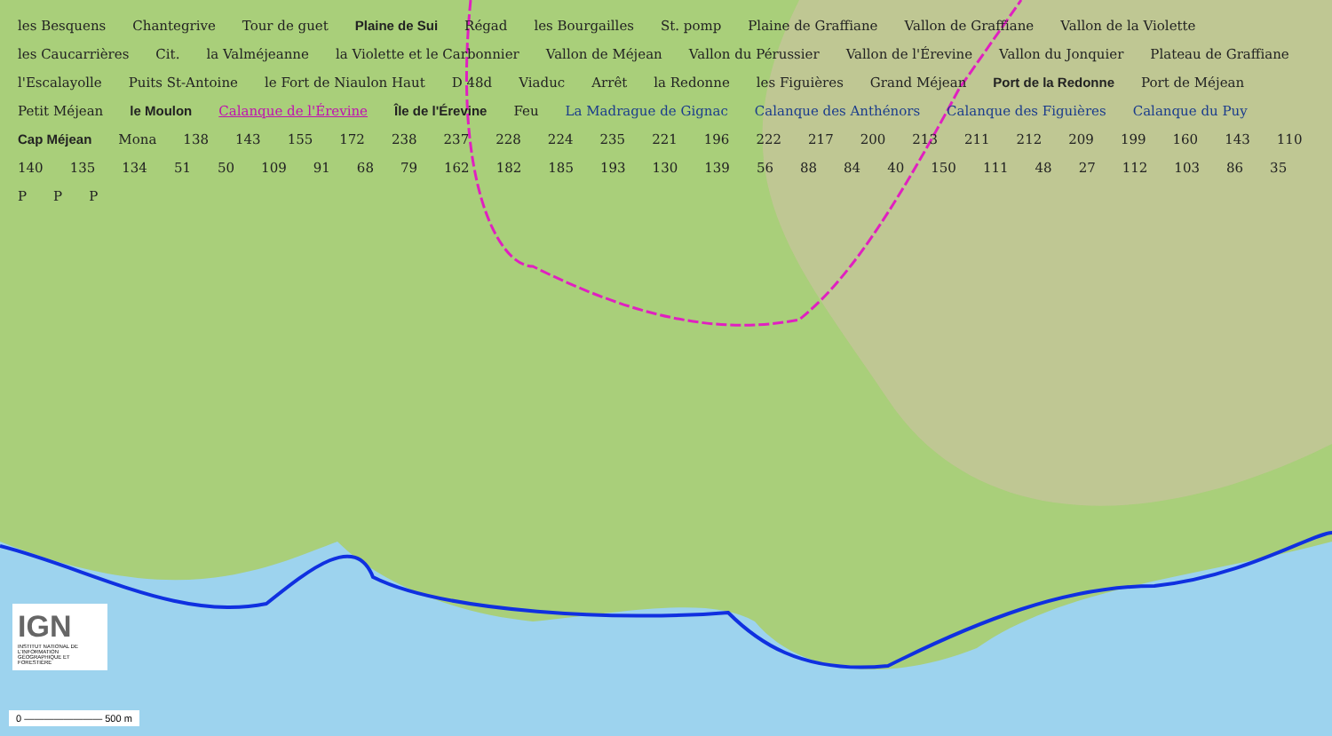les Besquens Chantegrive Tour de guet Plaine de Sui Régad les Bourgailles St. pomp Plaine de Graffiane Vallon de Graffiane Vallon de la Violette les Caucarrières Cit. la Valméjeanne la Violette et le Carbonnier Vallon de Méjean Vallon du Pérussier Vallon de l'Érevine Vallon du Jonquier Plateau de Graffiane l'Escalayolle Puits St-Antoine le Fort de Niaulon Haut D 48d Viaduc Arrêt la Redonne les Figuières Grand Méjean Port de la Redonne Port de Méjean Petit Méjean le Moulon Calanque de l'Érevine Île de l'Érevine Feu La Madrague de Gignac Calanque des Anthénors Calanque des Figuières Calanque du Puy Cap Méjean Mona 138 143 155 172 238 237 228 224 235 221 196 222 217 200 213 211 212 209 199 160 143 110 140 135 134 51 50 109 91 68 79 162 182 185 193 130 139 56 88 84 40 150 111 48 27 112 103 86 35 P P P
IGN
INSTITUT NATIONAL DE L'INFORMATION GÉOGRAPHIQUE ET FORESTIÈRE
0 ———————— 500 m